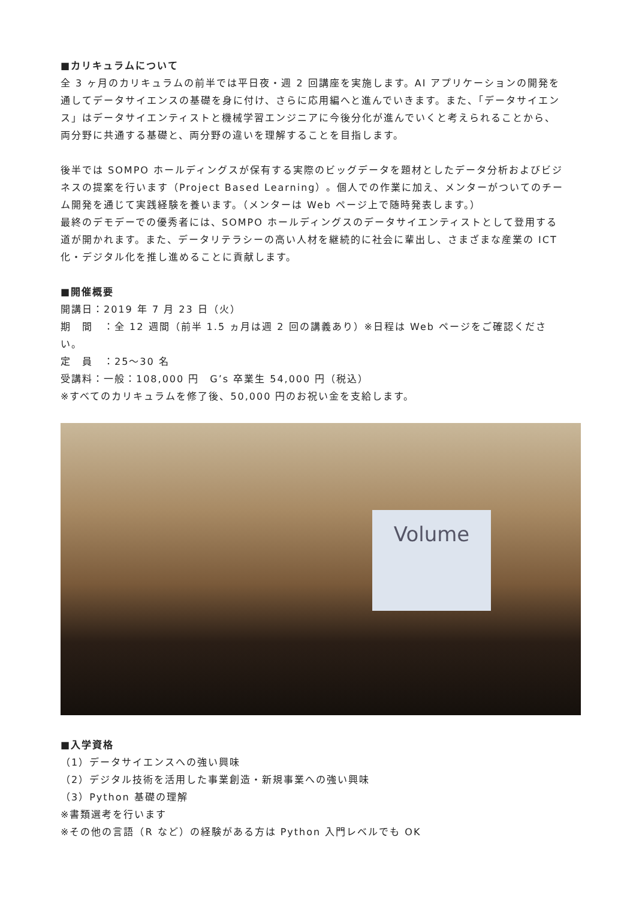■カリキュラムについて
全 3 ヶ月のカリキュラムの前半では平日夜・週 2 回講座を実施します。AI アプリケーションの開発を通してデータサイエンスの基礎を身に付け、さらに応用編へと進んでいきます。また、「データサイエンス」はデータサイエンティストと機械学習エンジニアに今後分化が進んでいくと考えられることから、両分野に共通する基礎と、両分野の違いを理解することを目指します。
後半では SOMPO ホールディングスが保有する実際のビッグデータを題材としたデータ分析およびビジネスの提案を行います（Project Based Learning）。個人での作業に加え、メンターがついてのチーム開発を通じて実践経験を養います。（メンターは Web ページ上で随時発表します。）
最終のデモデーでの優秀者には、SOMPO ホールディングスのデータサイエンティストとして登用する道が開かれます。また、データリテラシーの高い人材を継続的に社会に輩出し、さまざまな産業の ICT 化・デジタル化を推し進めることに貢献します。
■開催概要
開講日：2019 年 7 月 23 日（火）
期　間　：全 12 週間（前半 1.5 ヵ月は週 2 回の講義あり）※日程は Web ページをご確認ください。
定　員　：25～30 名
受講料：一般：108,000 円　G’s 卒業生 54,000 円（税込）
※すべてのカリキュラムを修了後、50,000 円のお祝い金を支給します。
Volume
■入学資格
（1）データサイエンスへの強い興味
（2）デジタル技術を活用した事業創造・新規事業への強い興味
（3）Python 基礎の理解
※書類選考を行います
※その他の言語（R など）の経験がある方は Python 入門レベルでも OK